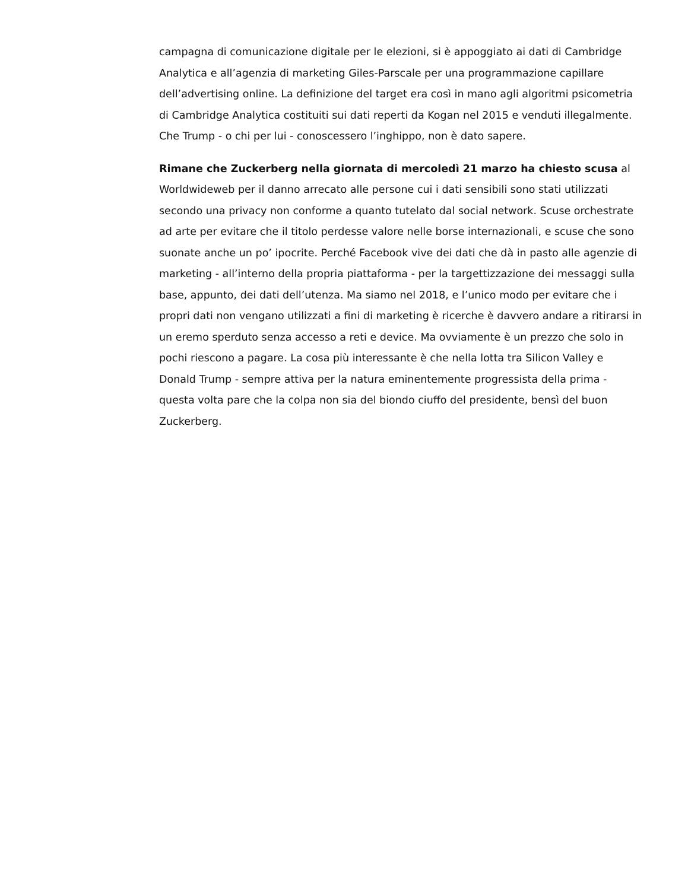campagna di comunicazione digitale per le elezioni, si è appoggiato ai dati di Cambridge Analytica e all’agenzia di marketing Giles-Parscale per una programmazione capillare dell’advertising online. La definizione del target era così in mano agli algoritmi psicometria di Cambridge Analytica costituiti sui dati reperti da Kogan nel 2015 e venduti illegalmente. Che Trump - o chi per lui - conoscessero l’inghippo, non è dato sapere.
Rimane che Zuckerberg nella giornata di mercoledì 21 marzo ha chiesto scusa al Worldwideweb per il danno arrecato alle persone cui i dati sensibili sono stati utilizzati secondo una privacy non conforme a quanto tutelato dal social network. Scuse orchestrate ad arte per evitare che il titolo perdesse valore nelle borse internazionali, e scuse che sono suonate anche un po’ ipocrite. Perché Facebook vive dei dati che dà in pasto alle agenzie di marketing - all’interno della propria piattaforma - per la targettizzazione dei messaggi sulla base, appunto, dei dati dell’utenza. Ma siamo nel 2018, e l’unico modo per evitare che i propri dati non vengano utilizzati a fini di marketing è ricerche è davvero andare a ritirarsi in un eremo sperduto senza accesso a reti e device. Ma ovviamente è un prezzo che solo in pochi riescono a pagare. La cosa più interessante è che nella lotta tra Silicon Valley e Donald Trump - sempre attiva per la natura eminentemente progressista della prima - questa volta pare che la colpa non sia del biondo ciuffo del presidente, bensì del buon Zuckerberg.